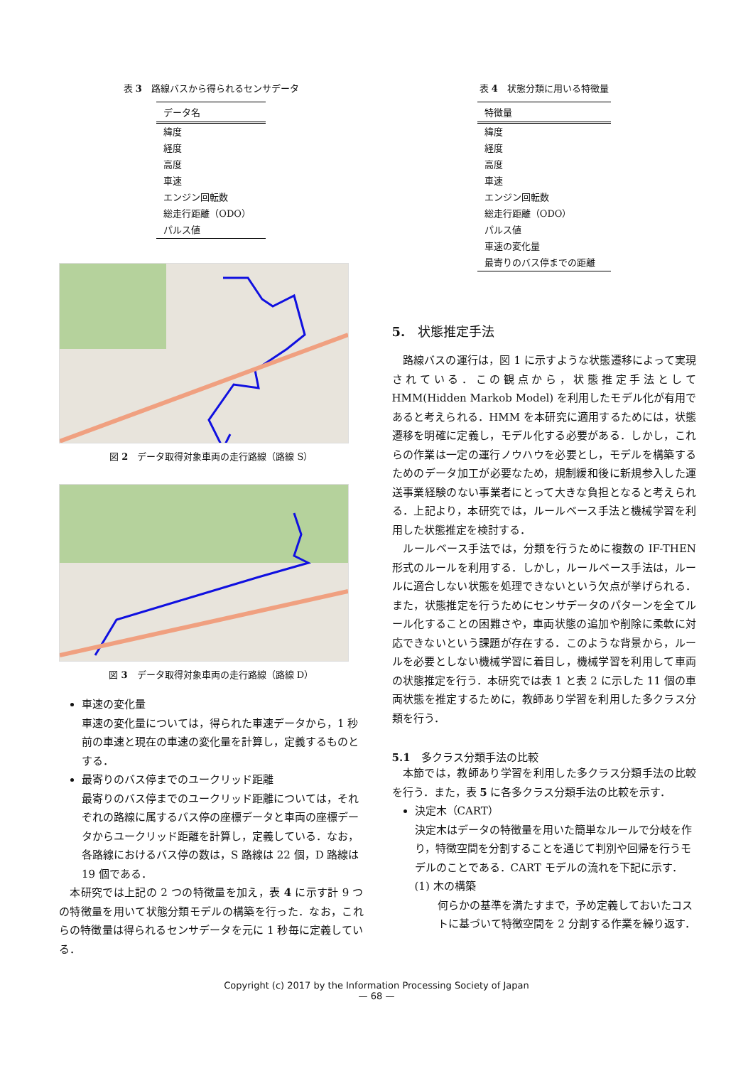表 3　路線バスから得られるセンサデータ
| データ名 |
| --- |
| 緯度 |
| 経度 |
| 高度 |
| 車速 |
| エンジン回転数 |
| 総走行距離（ODO） |
| パルス値 |
図 2　データ取得対象車両の走行路線（路線 S）
図 3　データ取得対象車両の走行路線（路線 D）
車速の変化量
車速の変化量については，得られた車速データから，1 秒前の車速と現在の車速の変化量を計算し，定義するものとする．
最寄りのバス停までのユークリッド距離
最寄りのバス停までのユークリッド距離については，それぞれの路線に属するバス停の座標データと車両の座標データからユークリッド距離を計算し，定義している．なお，各路線におけるバス停の数は，S 路線は 22 個，D 路線は 19 個である．
　本研究では上記の 2 つの特徴量を加え，表 4 に示す計 9 つの特徴量を用いて状態分類モデルの構築を行った．なお，これらの特徴量は得られるセンサデータを元に 1 秒毎に定義している．
表 4　状態分類に用いる特徴量
| 特徴量 |
| --- |
| 緯度 |
| 経度 |
| 高度 |
| 車速 |
| エンジン回転数 |
| 総走行距離（ODO） |
| パルス値 |
| 車速の変化量 |
| 最寄りのバス停までの距離 |
5.　状態推定手法
　路線バスの運行は，図 1 に示すような状態遷移によって実現されている．この観点から，状態推定手法として HMM(Hidden Markob Model) を利用したモデル化が有用であると考えられる．HMM を本研究に適用するためには，状態遷移を明確に定義し，モデル化する必要がある．しかし，これらの作業は一定の運行ノウハウを必要とし，モデルを構築するためのデータ加工が必要なため，規制緩和後に新規参入した運送事業経験のない事業者にとって大きな負担となると考えられる．上記より，本研究では，ルールベース手法と機械学習を利用した状態推定を検討する．
　ルールベース手法では，分類を行うために複数の IF-THEN 形式のルールを利用する．しかし，ルールベース手法は，ルールに適合しない状態を処理できないという欠点が挙げられる．また，状態推定を行うためにセンサデータのパターンを全てルール化することの困難さや，車両状態の追加や削除に柔軟に対応できないという課題が存在する．このような背景から，ルールを必要としない機械学習に着目し，機械学習を利用して車両の状態推定を行う．本研究では表 1 と表 2 に示した 11 個の車両状態を推定するために，教師あり学習を利用した多クラス分類を行う．
5.1　多クラス分類手法の比較
　本節では，教師あり学習を利用した多クラス分類手法の比較を行う．また，表 5 に各多クラス分類手法の比較を示す．
決定木（CART）
決定木はデータの特徴量を用いた簡単なルールで分岐を作り，特徴空間を分割することを通じて判別や回帰を行うモデルのことである．CART モデルの流れを下記に示す．
(1) 木の構築
何らかの基準を満たすまで，予め定義しておいたコストに基づいて特徴空間を 2 分割する作業を繰り返す．
Copyright (c) 2017 by the Information Processing Society of Japan
— 68 —